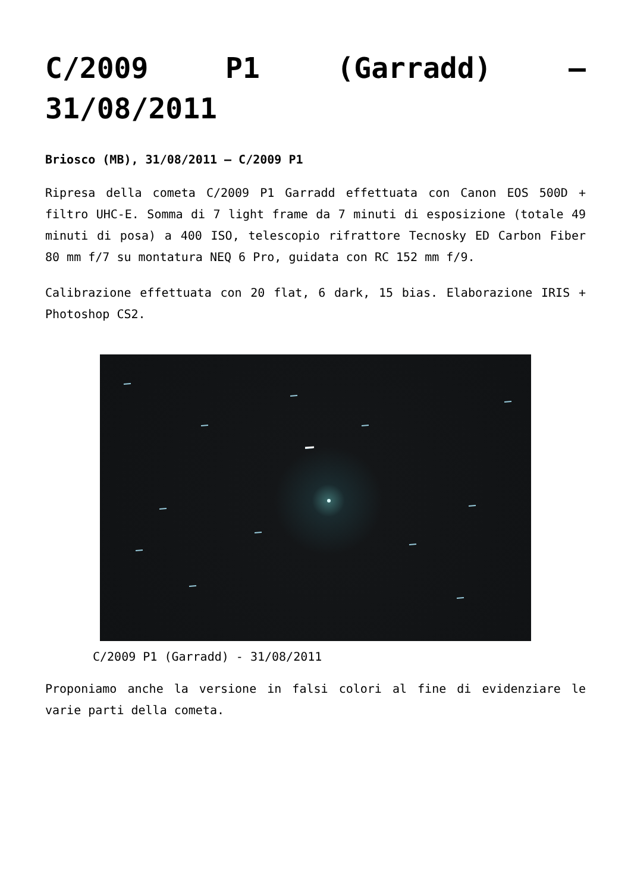C/2009 P1 (Garradd) –
31/08/2011
Briosco (MB), 31/08/2011 – C/2009 P1
Ripresa della cometa C/2009 P1 Garradd effettuata con Canon EOS 500D + filtro UHC-E. Somma di 7 light frame da 7 minuti di esposizione (totale 49 minuti di posa) a 400 ISO, telescopio rifrattore Tecnosky ED Carbon Fiber 80 mm f/7 su montatura NEQ 6 Pro, guidata con RC 152 mm f/9.
Calibrazione effettuata con 20 flat, 6 dark, 15 bias. Elaborazione IRIS + Photoshop CS2.
C/2009 P1 (Garradd) - 31/08/2011
Proponiamo anche la versione in falsi colori al fine di evidenziare le varie parti della cometa.